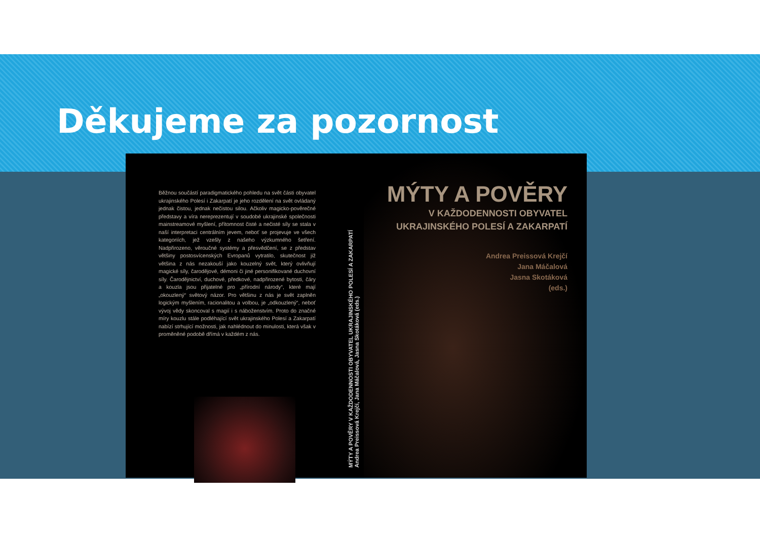Děkujeme za pozornost
Běžnou součástí paradigmatického pohledu na svět části obyvatel ukrajinského Polesí i Zakarpatí je jeho rozdělení na svět ovládaný jednak čistou, jednak nečistou silou. Ačkoliv magicko-pověrečné představy a víra nereprezentují v soudobé ukrajinské společnosti mainstreamové myšlení, přítomnost čisté a nečisté síly se stala v naší interpretaci centrálním jevem, neboť se projevuje ve všech kategoriích, jež vzešly z našeho výzkumného šetření. Nadpřirozeno, věroučné systémy a přesvědčení, se z představ většiny postosvícenských Evropanů vytratilo, skutečnost již většina z nás nezakouší jako kouzelný svět, který ovlivňují magické síly, čarodějové, démoni či jiné personifikované duchovní síly. Čarodějnictví, duchové, předkové, nadpřirozené bytosti, čáry a kouzla jsou přijatelné pro „přírodní národy“, které mají „okouzlený“ světový názor. Pro většinu z nás je svět zaplněn logickým myšlením, racionalitou a volbou, je „odkouzlený“, neboť vývoj vědy skoncoval s magií i s náboženstvím. Proto do značné míry kouzlu stále podléhající svět ukrajinského Polesí a Zakarpatí nabízí strhující možnosti, jak nahlédnout do minulosti, která však v proměněné podobě dřímá v každém z nás.
MÝTY A POVĚRY V KAŽDODENNOSTI OBYVATEL UKRAJINSKÉHO POLESÍ A ZAKARPATÍ
Andrea Preissová Krejčí, Jana Máčalová, Jasna Skotáková (eds.)
MÝTY A POVĚRY
V KAŽDODENNOSTI OBYVATEL
UKRAJINSKÉHO POLESÍ A ZAKARPATÍ
Andrea Preissová Krejčí
Jana Máčalová
Jasna Skotáková
(eds.)